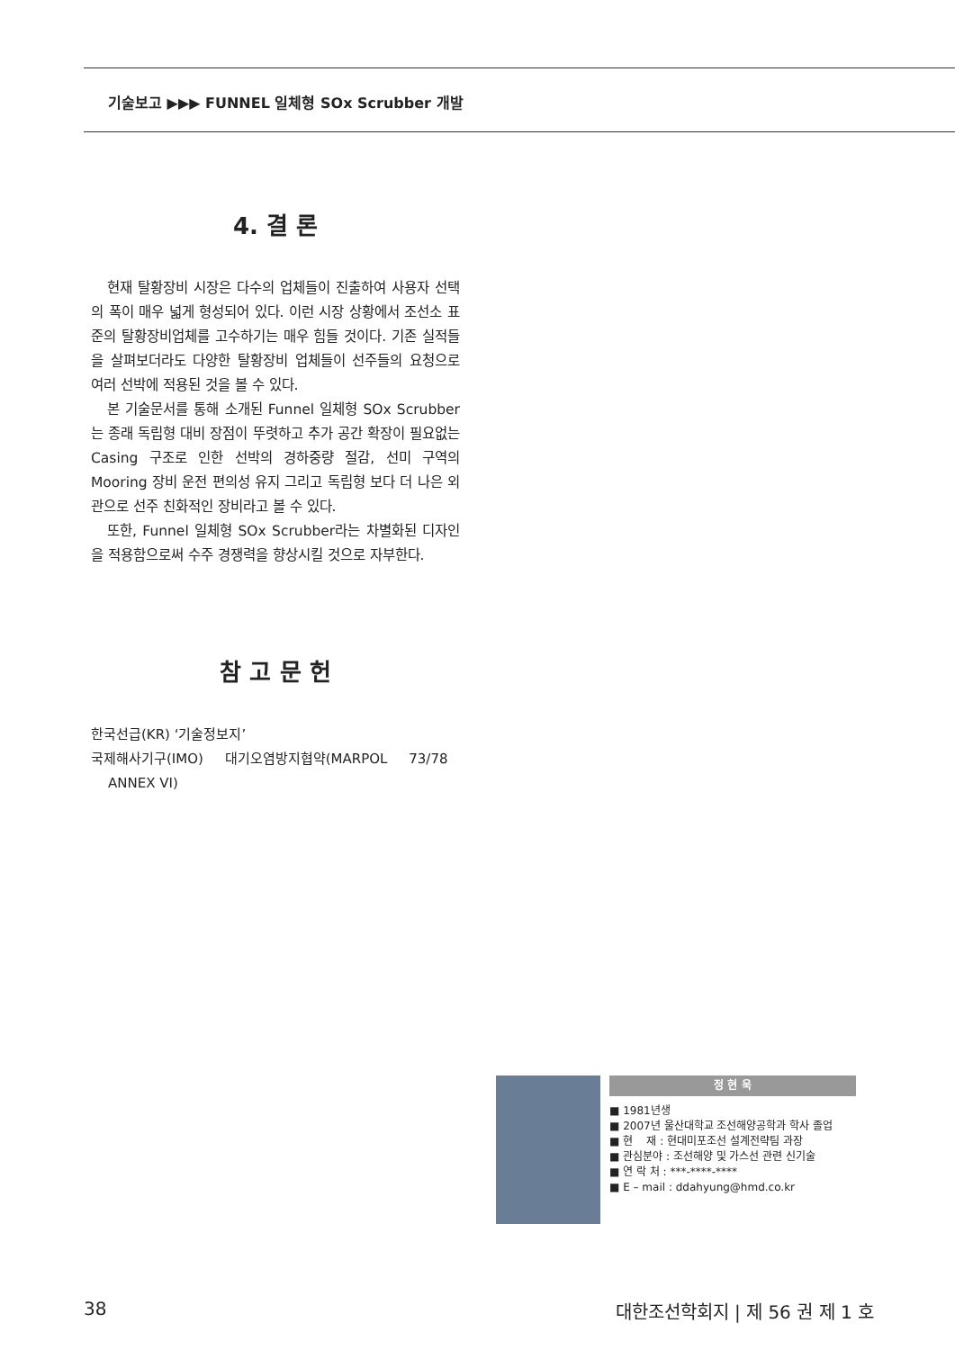기술보고 ▶▶▶ FUNNEL 일체형 SOx Scrubber 개발
4. 결 론
현재 탈황장비 시장은 다수의 업체들이 진출하여 사용자 선택의 폭이 매우 넓게 형성되어 있다. 이런 시장 상황에서 조선소 표준의 탈황장비업체를 고수하기는 매우 힘들 것이다. 기존 실적들을 살펴보더라도 다양한 탈황장비 업체들이 선주들의 요청으로 여러 선박에 적용된 것을 볼 수 있다.
본 기술문서를 통해 소개된 Funnel 일체형 SOx Scrubber는 종래 독립형 대비 장점이 뚜렷하고 추가 공간 확장이 필요없는 Casing 구조로 인한 선박의 경하중량 절감, 선미 구역의 Mooring 장비 운전 편의성 유지 그리고 독립형 보다 더 나은 외관으로 선주 친화적인 장비라고 볼 수 있다.
또한, Funnel 일체형 SOx Scrubber라는 차별화된 디자인을 적용함으로써 수주 경쟁력을 향상시킬 것으로 자부한다.
참 고 문 헌
한국선급(KR) ‘기술정보지’
국제해사기구(IMO) 대기오염방지협약(MARPOL 73/78
ANNEX VI)
정 현 욱
■ 1981년생
■ 2007년 울산대학교 조선해양공학과 학사 졸업
■ 현 재 : 현대미포조선 설계전략팀 과장
■ 관심분야 : 조선해양 및 가스선 관련 신기술
■ 연 락 처 : ***-****-****
■ E – mail : ddahyung@hmd.co.kr
38 대한조선학회지 | 제 56 권 제 1 호